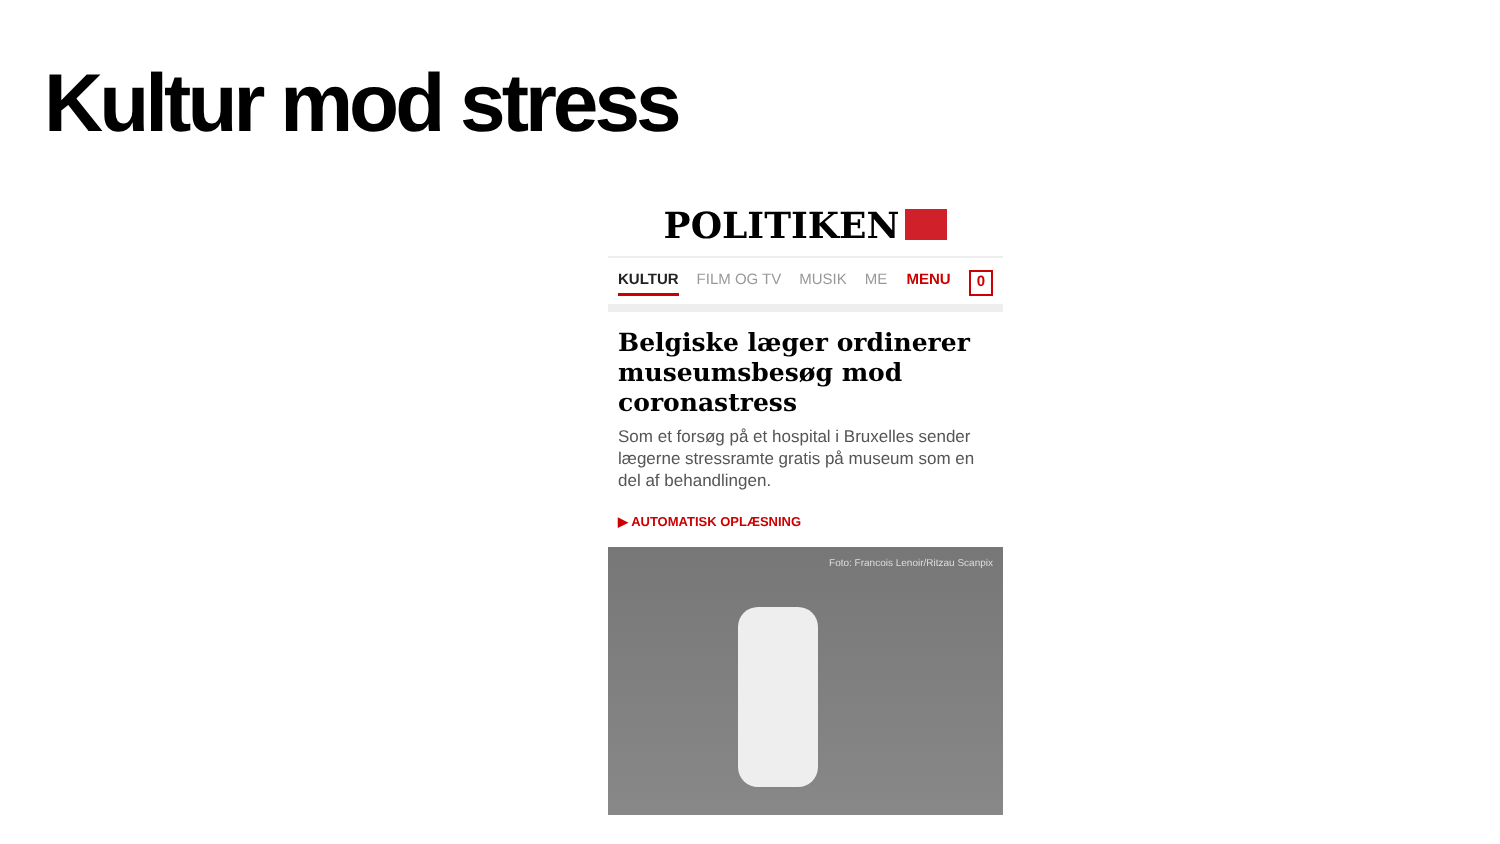Kultur mod stress
POLITIKEN
KULTUR FILM OG TV MUSIK ME MENU 0
Belgiske læger ordinerer museumsbesøg mod coronastress
Som et forsøg på et hospital i Bruxelles sender lægerne stressramte gratis på museum som en del af behandlingen.
▶ AUTOMATISK OPLÆSNING
Foto: Francois Lenoir/Ritzau Scanpix